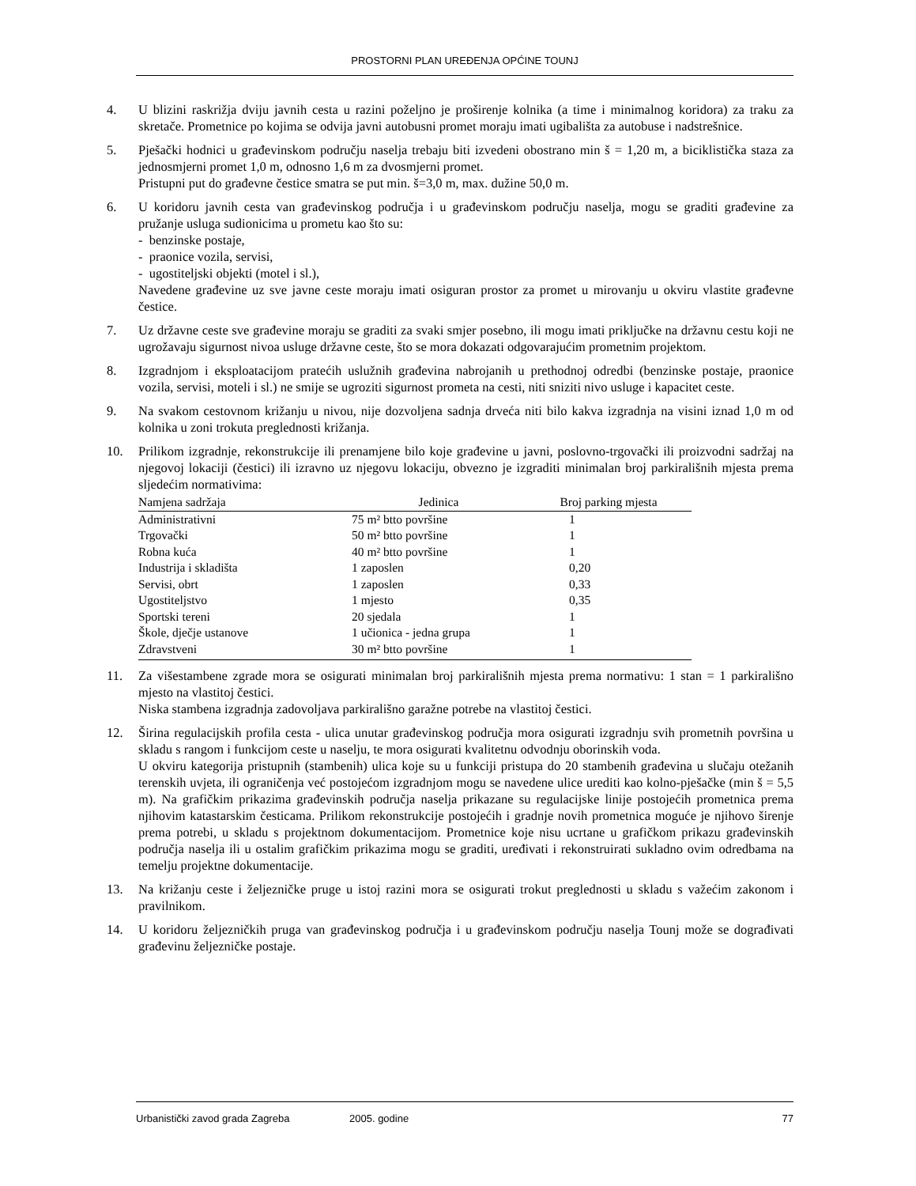PROSTORNI PLAN UREĐENJA OPĆINE TOUNJ
4. U blizini raskrižja dviju javnih cesta u razini poželjno je proširenje kolnika (a time i minimalnog koridora) za traku za skretače. Prometnice po kojima se odvija javni autobusni promet moraju imati ugibališta za autobuse i nadstrešnice.
5. Pješački hodnici u građevinskom području naselja trebaju biti izvedeni obostrano min š = 1,20 m, a biciklistička staza za jednosmjerni promet 1,0 m, odnosno 1,6 m za dvosmjerni promet.
Pristupni put do građevne čestice smatra se put min. š=3,0 m, max. dužine 50,0 m.
6. U koridoru javnih cesta van građevinskog područja i u građevinskom području naselja, mogu se graditi građevine za pružanje usluga sudionicima u prometu kao što su:
- benzinske postaje,
- praonice vozila, servisi,
- ugostiteljski objekti (motel i sl.),
Navedene građevine uz sve javne ceste moraju imati osiguran prostor za promet u mirovanju u okviru vlastite građevne čestice.
7. Uz državne ceste sve građevine moraju se graditi za svaki smjer posebno, ili mogu imati priključke na državnu cestu koji ne ugrožavaju sigurnost nivoa usluge državne ceste, što se mora dokazati odgovarajućim prometnim projektom.
8. Izgradnjom i eksploatacijom pratećih uslužnih građevina nabrojanih u prethodnoj odredbi (benzinske postaje, praonice vozila, servisi, moteli i sl.) ne smije se ugroziti sigurnost prometa na cesti, niti sniziti nivo usluge i kapacitet ceste.
9. Na svakom cestovnom križanju u nivou, nije dozvoljena sadnja drveća niti bilo kakva izgradnja na visini iznad 1,0 m od kolnika u zoni trokuta preglednosti križanja.
10. Prilikom izgradnje, rekonstrukcije ili prenamjene bilo koje građevine u javni, poslovno-trgovački ili proizvodni sadržaj na njegovoj lokaciji (čestici) ili izravno uz njegovu lokaciju, obvezno je izgraditi minimalan broj parkirališnih mjesta prema sljedećim normativima:
| Namjena sadržaja | Jedinica | Broj parking mjesta |
| --- | --- | --- |
| Administrativni | 75 m² btto površine | 1 |
| Trgovački | 50 m² btto površine | 1 |
| Robna kuća | 40 m² btto površine | 1 |
| Industrija i skladišta | 1 zaposlen | 0,20 |
| Servisi, obrt | 1 zaposlen | 0,33 |
| Ugostiteljstvo | 1 mjesto | 0,35 |
| Sportski tereni | 20 sjedala | 1 |
| Škole, dječje ustanove | 1 učionica - jedna grupa | 1 |
| Zdravstveni | 30 m² btto površine | 1 |
11. Za višestambene zgrade mora se osigurati minimalan broj parkirališnih mjesta prema normativu: 1 stan = 1 parkirališno mjesto na vlastitoj čestici.
Niska stambena izgradnja zadovoljava parkirališno garažne potrebe na vlastitoj čestici.
12. Širina regulacijskih profila cesta - ulica unutar građevinskog područja mora osigurati izgradnju svih prometnih površina u skladu s rangom i funkcijom ceste u naselju, te mora osigurati kvalitetnu odvodnju oborinskih voda.
U okviru kategorija pristupnih (stambenih) ulica koje su u funkciji pristupa do 20 stambenih građevina u slučaju otežanih terenskih uvjeta, ili ograničenja već postojećom izgradnjom mogu se navedene ulice urediti kao kolno-pješačke (min š = 5,5 m). Na grafičkim prikazima građevinskih područja naselja prikazane su regulacijske linije postojećih prometnica prema njihovim katastarskim česticama. Prilikom rekonstrukcije postojećih i gradnje novih prometnica moguće je njihovo širenje prema potrebi, u skladu s projektnom dokumentacijom. Prometnice koje nisu ucrtane u grafičkom prikazu građevinskih područja naselja ili u ostalim grafičkim prikazima mogu se graditi, uređivati i rekonstruirati sukladno ovim odredbama na temelju projektne dokumentacije.
13. Na križanju ceste i željezničke pruge u istoj razini mora se osigurati trokut preglednosti u skladu s važećim zakonom i pravilnikom.
14. U koridoru željezničkih pruga van građevinskog područja i u građevinskom području naselja Tounj može se dograđivati građevinu željezničke postaje.
Urbanistički zavod grada Zagreba 2005. godine 77